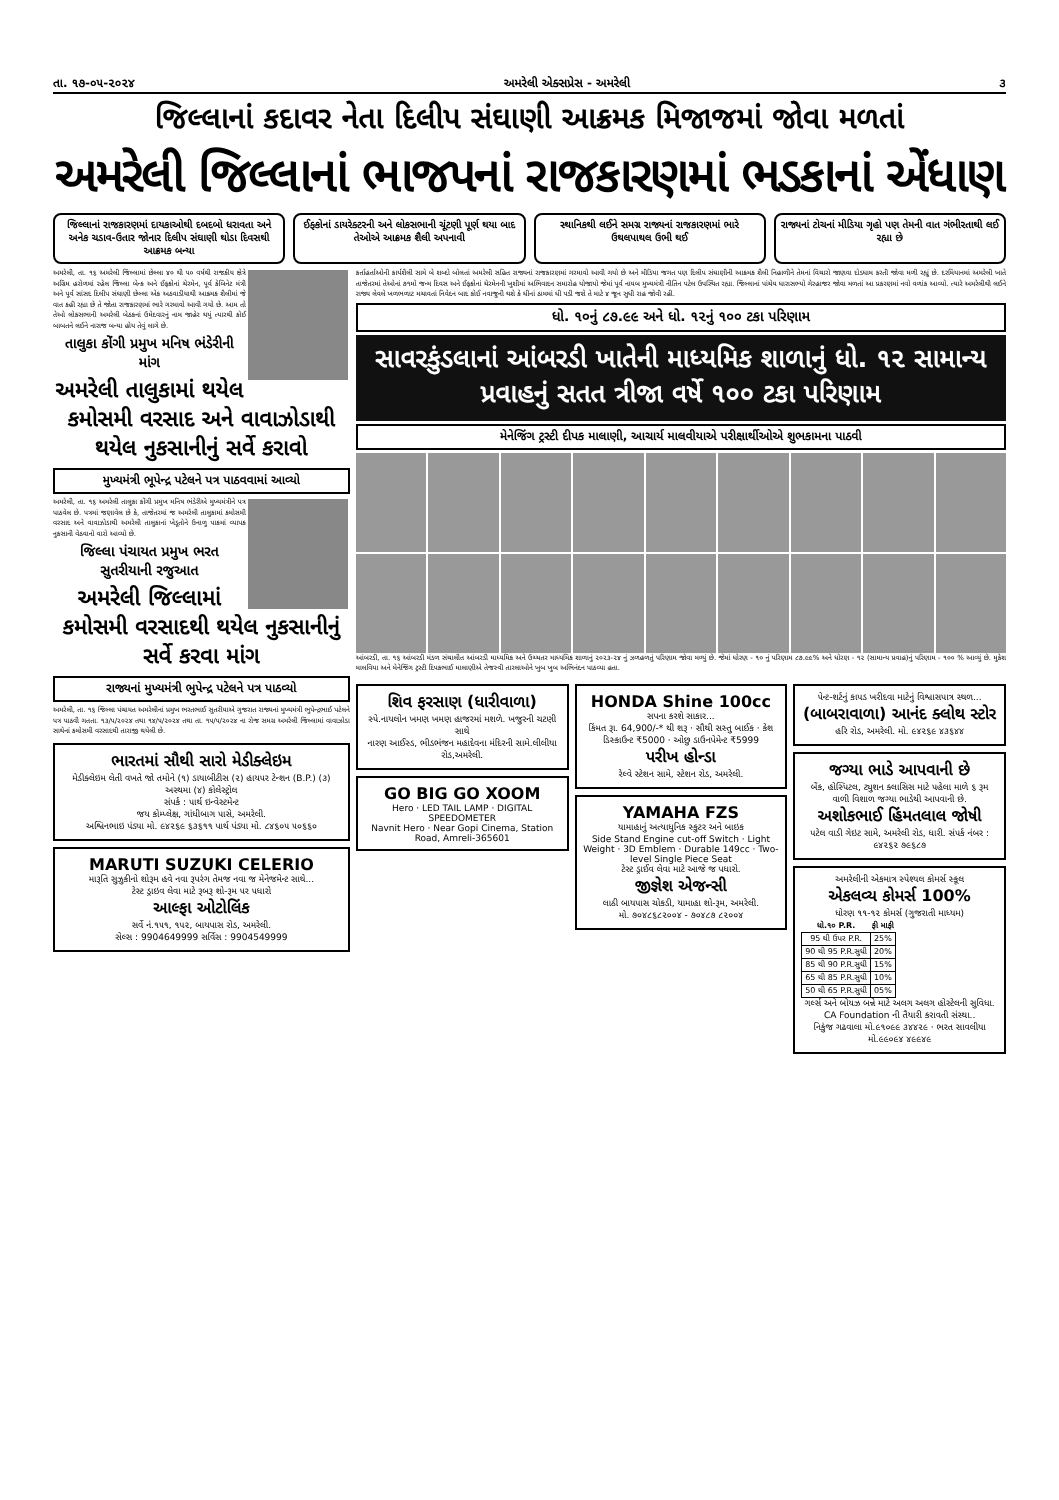તા. ૧૭-૦૫-૨૦૨૪ અમરેલી એક્સપ્રેસ - અમરેલી ૩
જિલ્લાનાં કદાવર નેતા દિલીપ સંઘાણી આક્રમક મિજાજમાં જોવા મળતાં
અમરેલી જિલ્લાનાં ભાજપનાં રાજકારણમાં ભડકાનાં એંધાણ
જિલ્લાનાં રાજકારણમાં દાયકાઓથી દબદબો ધરાવતા અને અનેક ચડાવ-ઉતાર જોનાર દિલીપ સંઘાણી થોડા દિવસથી આક્રમક બન્યા
ઈફ્કોનાં ડાયરેક્ટરની અને લોકસભાની ચૂંટણી પૂર્ણ થયા બાદ તેઓએ આક્રમક શૈલી અપનાવી
સ્થાનિકથી લઈને સમગ્ર રાજ્યનાં રાજકારણમાં ભારે ઉથલપાથલ ઉભી થઈ
રાજ્યનાં ટોચનાં મીડિયા ગૃહો પણ તેમની વાત ગંભીરતાથી લઈ રહ્યા છે
અમરેલી, તા. ૧૬ અમરેલી જિલ્લામાં છેલ્લા ૪૦ થી ૫૦ વર્ષથી રાજકીય ક્ષેત્રે અગ્રિમ હરોળમાં રહેલ જિલ્લા બેન્ક અને ઈફ્કોનાં ચેરમેન, પૂર્વ કેબિનેટ મંત્રી અને પૂર્વ સાંસદ દિલીપ સંઘાણી છેલ્લા એક અઠવાડીયાથી આક્રમક શૈલીમાં જે વાત કહી રહ્યા છે તે જોતા રાજકારણમાં ભારે ગરમાવો આવી ગયો છે. આમ તો તેઓ લોકસભાની અમરેલી બેઠકનાં ઉમેદવારનું નામ જાહેર થયું ત્યારથી કોઈ બાબતને લઈને નારાજ બન્યા હોય તેવું લાગે છે.
તાલુકા કોંગી પ્રમુખ મનિષ ભંડેરીની માંગ
અમરેલી તાલુકામાં થયેલ કમોસમી વરસાદ અને વાવાઝોડાથી થયેલ નુકસાનીનું સર્વે કરાવો
મુખ્યમંત્રી ભૂપેન્દ્ર પટેલને પત્ર પાઠવવામાં આવ્યો
અમરેલી, તા. ૧૬ અમરેલી તાલુકા કોંગી પ્રમુખ મનિષ ભંડેરીએ મુખ્યમંત્રીને પત્ર પાઠવેલ છે. પત્રમાં જણાવેલ છે કે, તાજેતરમાં જ અમરેલી તાલુકામાં કમોસમી વરસાદ અને વાવાઝોડાથી અમરેલી તાલુકાનાં ખેડૂતોને ઉનાળુ પાકમાં વ્યાપક નુકસાની વેઠવાનો વારો આવ્યો છે.
જિલ્લા પંચાયત પ્રમુખ ભરત સુતરીયાની રજુઆત
અમરેલી જિલ્લામાં કમોસમી વરસાદથી થયેલ નુકસાનીનું સર્વે કરવા માંગ
રાજ્યનાં મુખ્યમંત્રી ભુપેન્દ્ર પટેલને પત્ર પાઠવ્યો
અમરેલી, તા. ૧૬ જિલ્લા પંચાયત અમરેલીનાં પ્રમુખ ભરતભાઈ સુતરીયાએ ગુજરાત રાજ્યનાં મુખ્યમંત્રી ભુપેન્દ્રભાઈ પટેલને પત્ર પાઠવી ગતતા. ૧૩/૫/૨૦૨૪ તથા ૧૪/૫/૨૦૨૪ તથા તા. ૧૫/૫/૨૦૨૪ ના રોજ સમગ્ર અમરેલી જિલ્લામાં વાવાઝોડા સાથેનાં કમોસમી વરસાદથી તારાજી થયેલી છે.
ભારતમાં સૌથી સારો મેડીક્લેઇમ
મેડીક્લેઇમ લેતી વખતે જો તમોને (૧) ડાયાબીટીસ (૨) હાયપર ટેન્શન (B.P.) (૩) અસ્થમા (૪) કોલેસ્ટ્રોલ
સંપર્ક : પાર્થ ઇન્વેસ્ટમેન્ટ
જય કોમ્પ્લેક્ષ, ગાંધીબાગ પાસે, અમરેલી.
અશ્વિનભાઇ પંડ્યા મો. ૯૪૨૬૯ ૬૩૬૧૧ પાર્થ પંડ્યા મો. ૮૪૬૦૫ ૫૦૬૬૦
MARUTI SUZUKI CELERIO
મારૂતિ સુઝુકીનો શોરૂમ હવે નવા રૂપરંગ તેમજ નવા જ મેનેજમેન્ટ સાથે...
ટેસ્ટ ડ્રાઇવ લેવા માટે રૂબરૂ શો-રૂમ પર પધારો
આલ્ફા ઓટોલિંક
સર્વે નં.૧૫૧, ૧૫૨, બાયપાસ રોડ, અમરેલી.
સેલ્સ : 9904649999 સર્વિસ : 9904549999
કર્તાહર્તાઓની કાર્યશૈલી સામે બે શબ્દો બોલતાં અમરેલી સહિત રાજ્યનાં રાજકારણમાં ગરમાવો આવી ગયો છે અને મીડિયા જગત પણ દિલીપ સંઘાણીની આક્રમક શૈલી નિહાળીને તેમનાં વિચારો જાણવા દોડધામ કરતી જોવા મળી રહ્યું છે. દરમિયાનમાં અમરેલી ખાતે તાજેતરમાં તેઓનાં ૭૧મો જન્મ દિવસ અને ઈફ્કોનાં ચેરમેનની ખુશીમાં અભિવાદન સમારોહ યોજાયો જેમાં પૂર્વ નાયબ મુખ્યમંત્રી નીતિન પટેલ ઉપસ્થિત રહ્યા. જિલ્લાનાં પાંચેય ધારાસભ્યો ગેરહાજર જોવા મળતાં આ પ્રકરણમાં નવો વળાંક આવ્યો. ત્યારે અમરેલીથી લઈને રાજ્ય લેવલે ખળભળાટ મચાવતાં નિવેદન બાદ કોઈ નવાજુની થશે કે ઘીનાં ઠામમાં ઘી પડી જશે તે માટે ૪ જૂન સુધી રાહ જોવી રહી.
ધો. ૧૦નું ૮૭.૯૯ અને ધો. ૧૨નું ૧૦૦ ટકા પરિણામ
સાવરકુંડલાનાં આંબરડી ખાતેની માધ્યમિક શાળાનું ધો. ૧૨ સામાન્ય પ્રવાહનું સતત ત્રીજા વર્ષે ૧૦૦ ટકા પરિણામ
મેનેજિંગ ટ્રસ્ટી દીપક માલાણી, આચાર્ય માલવીયાએ પરીક્ષાર્થીઓએ શુભકામના પાઠવી
આંબરડી, તા. ૧૬ આંબરડી મંડળ સંચાલીત આંબરડી માધ્યમિક અને ઉચ્ચતર માધ્યમિક શાળાનું ૨૦૨૩-૨૪ નું ઝળહળતું પરિણામ જોવા મળ્યું છે. જેમાં ધોરણ - ૧૦ નું પરિણામ ૮૭.૯૯% અને ધોરણ - ૧૨ (સામાન્ય પ્રવાહ)નું પરિણામ - ૧૦૦ % આવ્યું છે. મુકેશ માલવિયા અને મેનેજિંગ ટ્રસ્ટી દિપકભાઈ માલાણીએ તેજસ્વી તારલાઓને ખુબ ખુબ અભિનંદન પાઠવ્યા હતા.
શિવ ફરસાણ (ધારીવાળા)
સ્પે.નાયલોન ખમણ ખમણ હાજરમાં મશળે. ખજુરની ચટણી સાથે
નારણ આઈસ્ડ, ભીડભંજન મહાદેવના મંદિરની સામે.લીલીયા રોડ,અમરેલી.
GO BIG GO XOOM
Hero · LED TAIL LAMP · DIGITAL SPEEDOMETER
Navnit Hero · Near Gopi Cinema, Station Road, Amreli-365601
HONDA Shine 100cc
સપના કરશે સાકાર...
કિંમત રૂા. 64,900/-* થી શરૂ · સૌથી સસ્તુ બાઈક · કેશ ડિસ્કાઉન્ટ ₹5000 · ઓછુ ડાઉનપેમેન્ટ ₹5999
પરીખ હોન્ડા
રેલ્વે સ્ટેશન સામે, સ્ટેશન રોડ, અમરેલી.
YAMAHA FZS
યામાહાનું અત્યાધુનિક સ્કુટર અને બાઇક
Side Stand Engine cut-off Switch · Light Weight · 3D Emblem · Durable 149cc · Two-level Single Piece Seat
ટેસ્ટ ડ્રાઈવ લેવા માટે આજે જ પધારો.
જીજ્ઞેશ એજન્સી
લાઠી બાયપાસ ચોકડી, યામાહા શો-રૂમ, અમરેલી.
મો. ૭૦૪૮૬૮૨૦૦૪ - ૭૦૪૮૭ ૮૨૦૦૪
પેન્ટ-શર્ટનું કાપડ ખરીદવા માટેનું વિશ્વાસપાત્ર સ્થળ...
(બાબરાવાળા) આનંદ ક્લોથ સ્ટોર
હરિ રોડ, અમરેલી. મો. ૯૪૨૬૯ ૪૩૬૪૪
જગ્યા ભાડે આપવાની છે
બેંક, હોસ્પિટલ, ટ્યુશન ક્લાસિસ માટે પહેલા માળે ૬ રૂમ વાળી વિશાળ જગ્યા ભાડેથી આપવાની છે.
અશોકભાઈ હિંમતલાલ જોષી
પટેલ વાડી ગેઇટ સામે, અમરેલી રોડ, ધારી. સંપર્ક નંબર : ૯૪૨૬૨ ૭૯૬૮૭
અમરેલીની એકમાત્ર સ્પેશ્યલ કોમર્સ સ્કૂલ
એકલવ્ય કોમર્સ 100%
ધોરણ ૧૧-૧૨ કોમર્સ (ગુજરાતી માધ્યમ)
| ધો.૧૦ P.R. | ફી માફી |
| --- | --- |
| 95 થી ઉપર P.R. | 25% |
| 90 થી 95 P.R.સુધી | 20% |
| 85 થી 90 P.R.સુધી | 15% |
| 65 થી 85 P.R.સુધી | 10% |
| 50 થી 65 P.R.સુધી | 05% |
ગર્લ્સ અને બોયઝ બન્ને માટે અલગ અલગ હોસ્ટેલની સુવિધા.
CA Foundation ની તૈયારી કરાવતી સંસ્થા..
નિકુંજ ગઢવાલા મો.૯૧૦૯૯ ૩૪૪૨૯ · ભરત સાવલીયા મો.૯૯૦૯૪ ૪૯૯૪૯